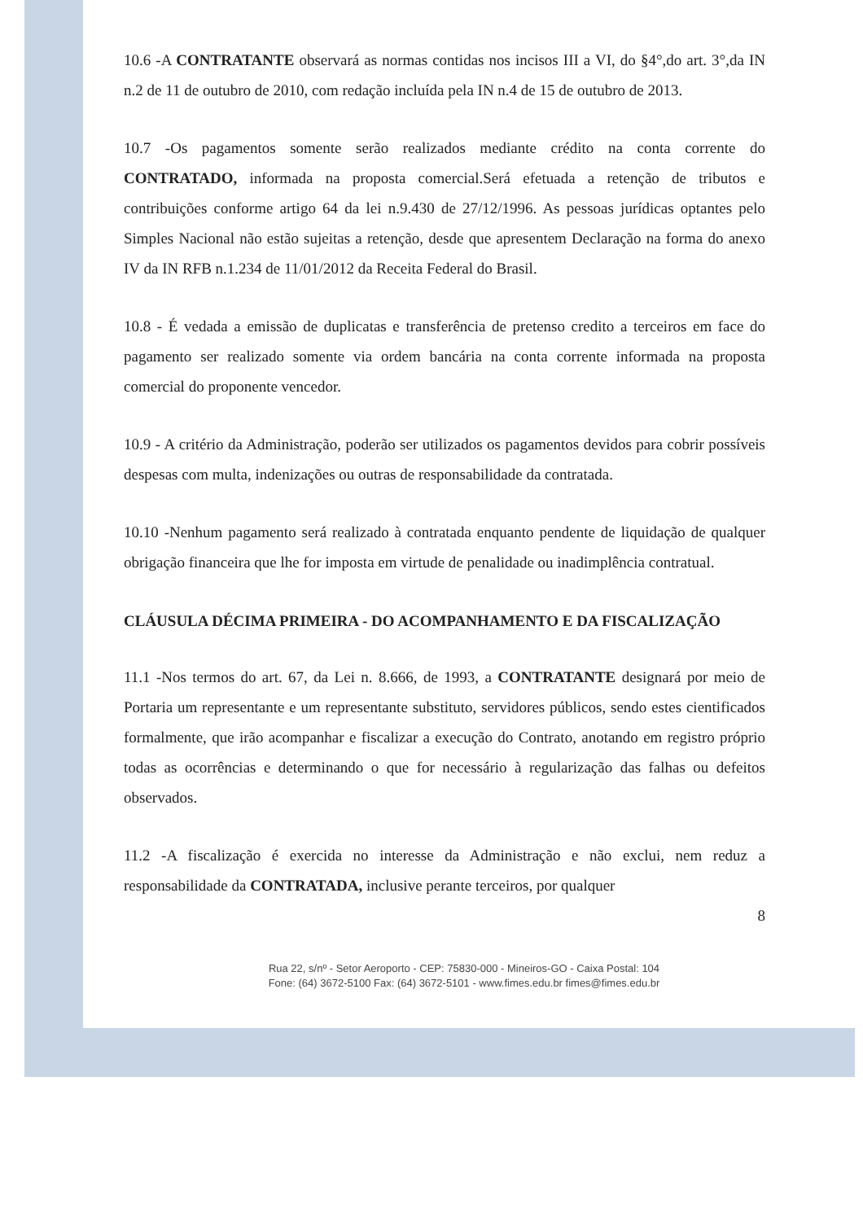10.6 -A CONTRATANTE observará as normas contidas nos incisos III a VI, do §4°,do art. 3°,da IN n.2 de 11 de outubro de 2010, com redação incluída pela IN n.4 de 15 de outubro de 2013.
10.7 -Os pagamentos somente serão realizados mediante crédito na conta corrente do CONTRATADO, informada na proposta comercial.Será efetuada a retenção de tributos e contribuições conforme artigo 64 da lei n.9.430 de 27/12/1996. As pessoas jurídicas optantes pelo Simples Nacional não estão sujeitas a retenção, desde que apresentem Declaração na forma do anexo IV da IN RFB n.1.234 de 11/01/2012 da Receita Federal do Brasil.
10.8 - É vedada a emissão de duplicatas e transferência de pretenso credito a terceiros em face do pagamento ser realizado somente via ordem bancária na conta corrente informada na proposta comercial do proponente vencedor.
10.9 - A critério da Administração, poderão ser utilizados os pagamentos devidos para cobrir possíveis despesas com multa, indenizações ou outras de responsabilidade da contratada.
10.10 -Nenhum pagamento será realizado à contratada enquanto pendente de liquidação de qualquer obrigação financeira que lhe for imposta em virtude de penalidade ou inadimplência contratual.
CLÁUSULA DÉCIMA PRIMEIRA - DO ACOMPANHAMENTO E DA FISCALIZAÇÃO
11.1 -Nos termos do art. 67, da Lei n. 8.666, de 1993, a CONTRATANTE designará por meio de Portaria um representante e um representante substituto, servidores públicos, sendo estes cientificados formalmente, que irão acompanhar e fiscalizar a execução do Contrato, anotando em registro próprio todas as ocorrências e determinando o que for necessário à regularização das falhas ou defeitos observados.
11.2 -A fiscalização é exercida no interesse da Administração e não exclui, nem reduz a responsabilidade da CONTRATADA, inclusive perante terceiros, por qualquer
8
Rua 22, s/nº - Setor Aeroporto - CEP: 75830-000 - Mineiros-GO - Caixa Postal: 104
Fone: (64) 3672-5100 Fax: (64) 3672-5101 - www.fimes.edu.br fimes@fimes.edu.br